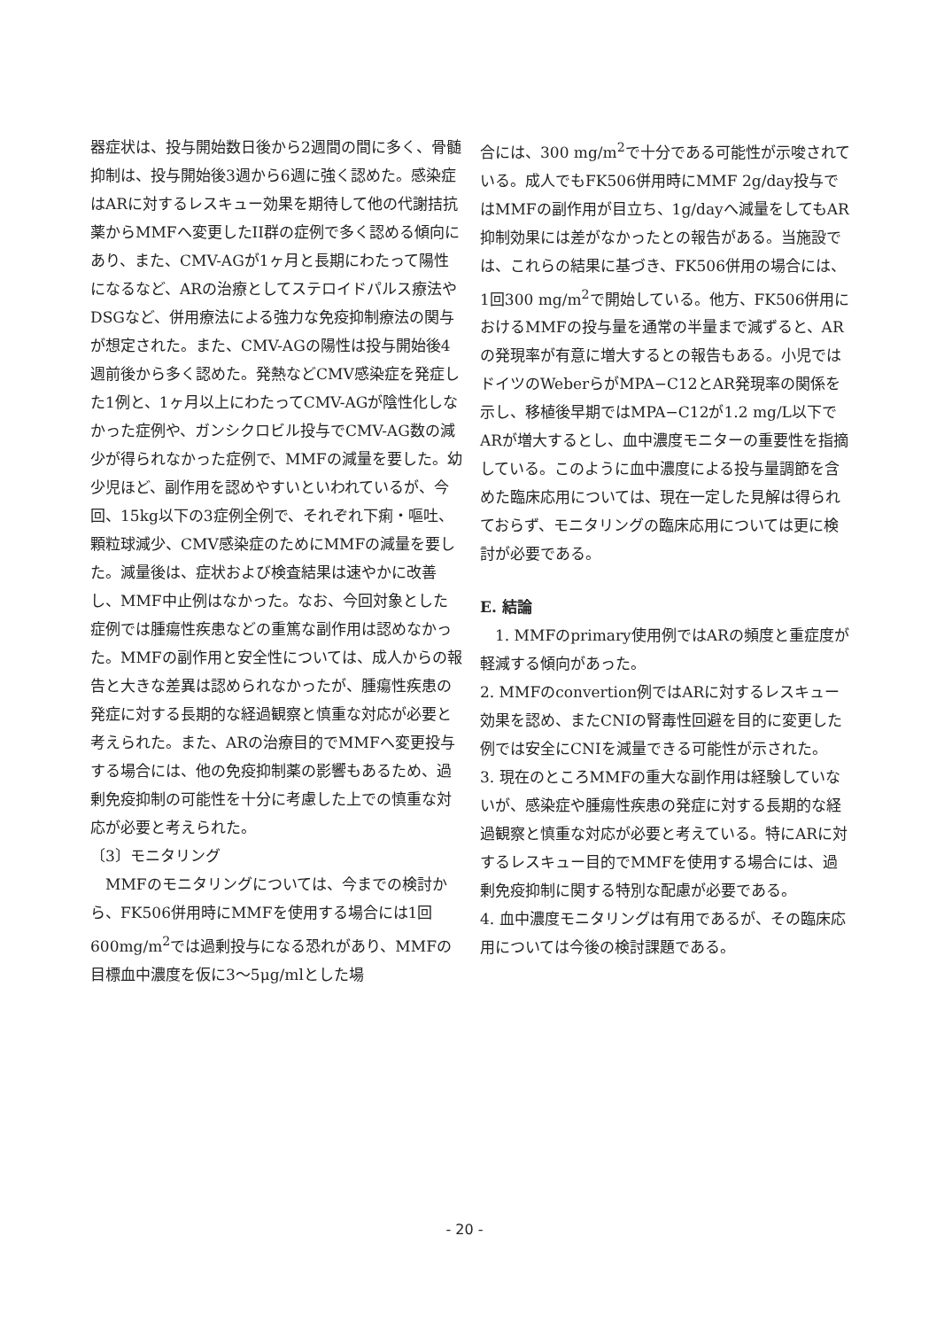器症状は、投与開始数日後から2週間の間に多く、骨髄抑制は、投与開始後3週から6週に強く認めた。感染症はARに対するレスキュー効果を期待して他の代謝拮抗薬からMMFへ変更したII群の症例で多く認める傾向にあり、また、CMV-AGが1ヶ月と長期にわたって陽性になるなど、ARの治療としてステロイドパルス療法やDSGなど、併用療法による強力な免疫抑制療法の関与が想定された。また、CMV-AGの陽性は投与開始後4週前後から多く認めた。発熱などCMV感染症を発症した1例と、1ヶ月以上にわたってCMV-AGが陰性化しなかった症例や、ガンシクロビル投与でCMV-AG数の減少が得られなかった症例で、MMFの減量を要した。幼少児ほど、副作用を認めやすいといわれているが、今回、15kg以下の3症例全例で、それぞれ下痢・嘔吐、顆粒球減少、CMV感染症のためにMMFの減量を要した。減量後は、症状および検査結果は速やかに改善し、MMF中止例はなかった。なお、今回対象とした症例では腫瘍性疾患などの重篤な副作用は認めなかった。MMFの副作用と安全性については、成人からの報告と大きな差異は認められなかったが、腫瘍性疾患の発症に対する長期的な経過観察と慎重な対応が必要と考えられた。また、ARの治療目的でMMFへ変更投与する場合には、他の免疫抑制薬の影響もあるため、過剰免疫抑制の可能性を十分に考慮した上での慎重な対応が必要と考えられた。
〔3〕モニタリング
　MMFのモニタリングについては、今までの検討から、FK506併用時にMMFを使用する場合には1回600mg/m<sup>2</sup>では過剰投与になる恐れがあり、MMFの目標血中濃度を仮に3〜5μg/mlとした場
合には、300 mg/m<sup>2</sup>で十分である可能性が示唆されている。成人でもFK506併用時にMMF 2g/day投与ではMMFの副作用が目立ち、1g/dayへ減量をしてもAR抑制効果には差がなかったとの報告がある。当施設では、これらの結果に基づき、FK506併用の場合には、1回300 mg/m<sup>2</sup>で開始している。他方、FK506併用におけるMMFの投与量を通常の半量まで減ずると、ARの発現率が有意に増大するとの報告もある。小児ではドイツのWeberらがMPA−C12とAR発現率の関係を示し、移植後早期ではMPA−C12が1.2 mg/L以下でARが増大するとし、血中濃度モニターの重要性を指摘している。このように血中濃度による投与量調節を含めた臨床応用については、現在一定した見解は得られておらず、モニタリングの臨床応用については更に検討が必要である。
E. 結論
　1. MMFのprimary使用例ではARの頻度と重症度が軽減する傾向があった。
2. MMFのconvertion例ではARに対するレスキュー効果を認め、またCNIの腎毒性回避を目的に変更した例では安全にCNIを減量できる可能性が示された。
3. 現在のところMMFの重大な副作用は経験していないが、感染症や腫瘍性疾患の発症に対する長期的な経過観察と慎重な対応が必要と考えている。特にARに対するレスキュー目的でMMFを使用する場合には、過剰免疫抑制に関する特別な配慮が必要である。
4. 血中濃度モニタリングは有用であるが、その臨床応用については今後の検討課題である。
- 20 -